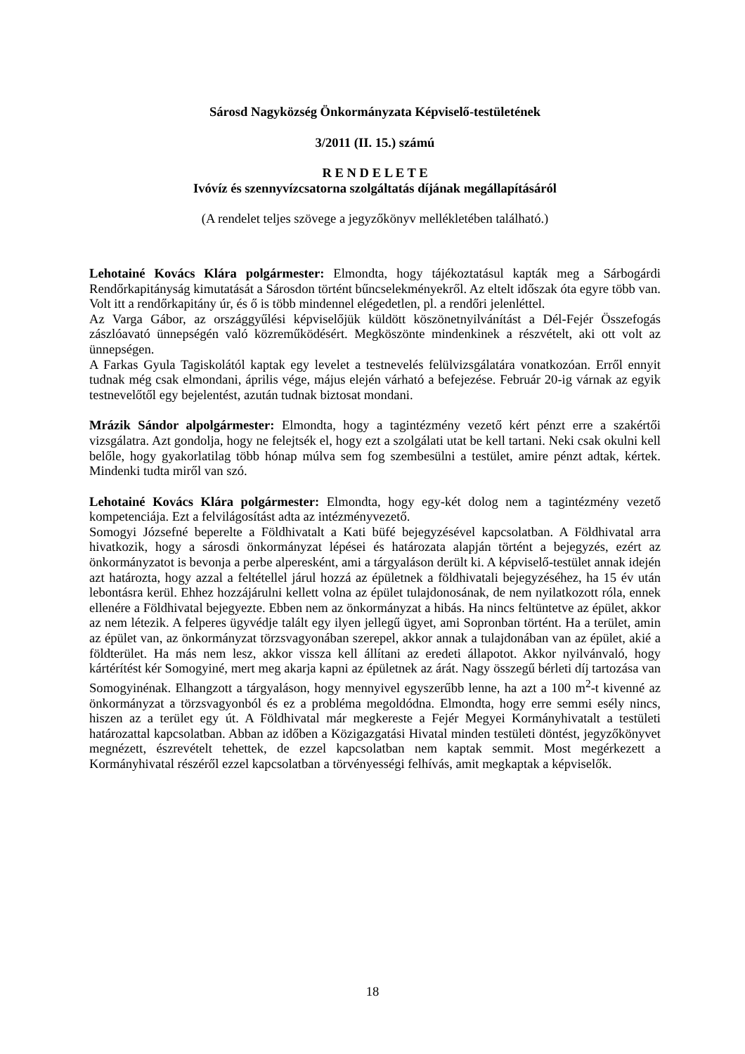Sárosd Nagyközség Önkormányzata Képviselő-testületének
3/2011 (II. 15.) számú
R E N D E L E T E
Ivóvíz és szennyvízcsatorna szolgáltatás díjának megállapításáról
(A rendelet teljes szövege a jegyzőkönyv mellékletében található.)
Lehotainé Kovács Klára polgármester: Elmondta, hogy tájékoztatásul kapták meg a Sárbogárdi Rendőrkapitányság kimutatását a Sárosdon történt bűncselekményekről. Az eltelt időszak óta egyre több van. Volt itt a rendőrkapitány úr, és ő is több mindennel elégedetlen, pl. a rendőri jelenléttel.
Az Varga Gábor, az országgyűlési képviselőjük küldött köszönetnyilvánítást a Dél-Fejér Összefogás zászlóavató ünnepségén való közreműködésért. Megköszönte mindenkinek a részvételt, aki ott volt az ünnepségen.
A Farkas Gyula Tagiskolától kaptak egy levelet a testnevelés felülvizsgálatára vonatkozóan. Erről ennyit tudnak még csak elmondani, április vége, május elején várható a befejezése. Február 20-ig várnak az egyik testnevelőtől egy bejelentést, azután tudnak biztosat mondani.
Mrázik Sándor alpolgármester: Elmondta, hogy a tagintézmény vezető kért pénzt erre a szakértői vizsgálatra. Azt gondolja, hogy ne felejtsék el, hogy ezt a szolgálati utat be kell tartani. Neki csak okulni kell belőle, hogy gyakorlatilag több hónap múlva sem fog szembesülni a testület, amire pénzt adtak, kértek. Mindenki tudta miről van szó.
Lehotainé Kovács Klára polgármester: Elmondta, hogy egy-két dolog nem a tagintézmény vezető kompetenciája. Ezt a felvilágosítást adta az intézményvezető.
Somogyi Józsefné beperelte a Földhivatalt a Kati büfé bejegyzésével kapcsolatban. A Földhivatal arra hivatkozik, hogy a sárosdi önkormányzat lépései és határozata alapján történt a bejegyzés, ezért az önkormányzatot is bevonja a perbe alperesként, ami a tárgyaláson derült ki. A képviselő-testület annak idején azt határozta, hogy azzal a feltétellel járul hozzá az épületnek a földhivatali bejegyzéséhez, ha 15 év után lebontásra kerül. Ehhez hozzájárulni kellett volna az épület tulajdonosának, de nem nyilatkozott róla, ennek ellenére a Földhivatal bejegyezte. Ebben nem az önkormányzat a hibás. Ha nincs feltüntetve az épület, akkor az nem létezik. A felperes ügyvédje talált egy ilyen jellegű ügyet, ami Sopronban történt. Ha a terület, amin az épület van, az önkormányzat törzsvagyonában szerepel, akkor annak a tulajdonában van az épület, akié a földterület. Ha más nem lesz, akkor vissza kell állítani az eredeti állapotot. Akkor nyilvánvaló, hogy kártérítést kér Somogyiné, mert meg akarja kapni az épületnek az árát. Nagy összegű bérleti díj tartozása van Somogyinénak. Elhangzott a tárgyaláson, hogy mennyivel egyszerűbb lenne, ha azt a 100 m<sup>2</sup>-t kivenné az önkormányzat a törzsvagyonból és ez a probléma megoldódna. Elmondta, hogy erre semmi esély nincs, hiszen az a terület egy út. A Földhivatal már megkereste a Fejér Megyei Kormányhivatalt a testületi határozattal kapcsolatban. Abban az időben a Közigazgatási Hivatal minden testületi döntést, jegyzőkönyvet megnézett, észrevételt tehettek, de ezzel kapcsolatban nem kaptak semmit. Most megérkezett a Kormányhivatal részéről ezzel kapcsolatban a törvényességi felhívás, amit megkaptak a képviselők.
18